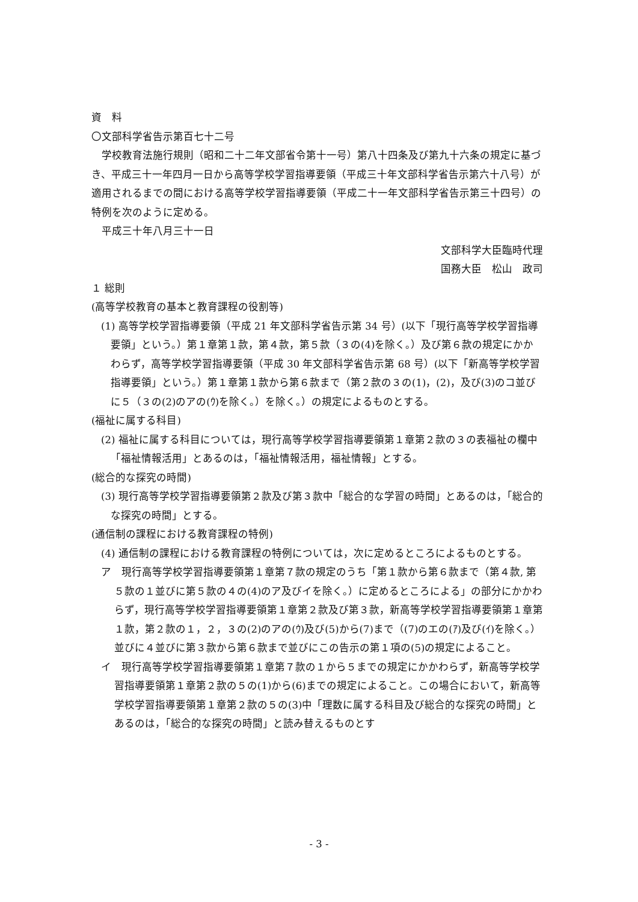資　料
〇文部科学省告示第百七十二号
学校教育法施行規則（昭和二十二年文部省令第十一号）第八十四条及び第九十六条の規定に基づき、平成三十一年四月一日から高等学校学習指導要領（平成三十年文部科学省告示第六十八号）が適用されるまでの間における高等学校学習指導要領（平成二十一年文部科学省告示第三十四号）の特例を次のように定める。
平成三十年八月三十一日
文部科学大臣臨時代理
国務大臣　松山　政司
１ 総則
(高等学校教育の基本と教育課程の役割等)
(1) 高等学校学習指導要領（平成 21 年文部科学省告示第 34 号）(以下「現行高等学校学習指導要領」という。）第１章第１款，第４款，第５款（３の(4)を除く。）及び第６款の規定にかかわらず，高等学校学習指導要領（平成 30 年文部科学省告示第 68 号）(以下「新高等学校学習指導要領」という。）第１章第１款から第６款まで（第２款の３の(1)，(2)，及び(3)のコ並びに５（３の(2)のアの(ｳ)を除く。）を除く。）の規定によるものとする。
(福祉に属する科目)
(2) 福祉に属する科目については，現行高等学校学習指導要領第１章第２款の３の表福祉の欄中「福祉情報活用」とあるのは，「福祉情報活用，福祉情報」とする。
(総合的な探究の時間)
(3) 現行高等学校学習指導要領第２款及び第３款中「総合的な学習の時間」とあるのは，「総合的な探究の時間」とする。
(通信制の課程における教育課程の特例)
(4) 通信制の課程における教育課程の特例については，次に定めるところによるものとする。
ア　現行高等学校学習指導要領第１章第７款の規定のうち「第１款から第６款まで（第４款, 第５款の１並びに第５款の４の(4)のア及びイを除く。）に定めるところによる」の部分にかかわらず，現行高等学校学習指導要領第１章第２款及び第３款，新高等学校学習指導要領第１章第１款，第２款の１，２，３の(2)のアの(ｳ)及び(5)から(7)まで（(7)のエの(ｱ)及び(ｲ)を除く。）並びに４並びに第３款から第６款まで並びにこの告示の第１項の(5)の規定によること。
イ　現行高等学校学習指導要領第１章第７款の１から５までの規定にかかわらず，新高等学校学習指導要領第１章第２款の５の(1)から(6)までの規定によること。この場合において，新高等学校学習指導要領第１章第２款の５の(3)中「理数に属する科目及び総合的な探究の時間」とあるのは，「総合的な探究の時間」と読み替えるものとす
- 3 -